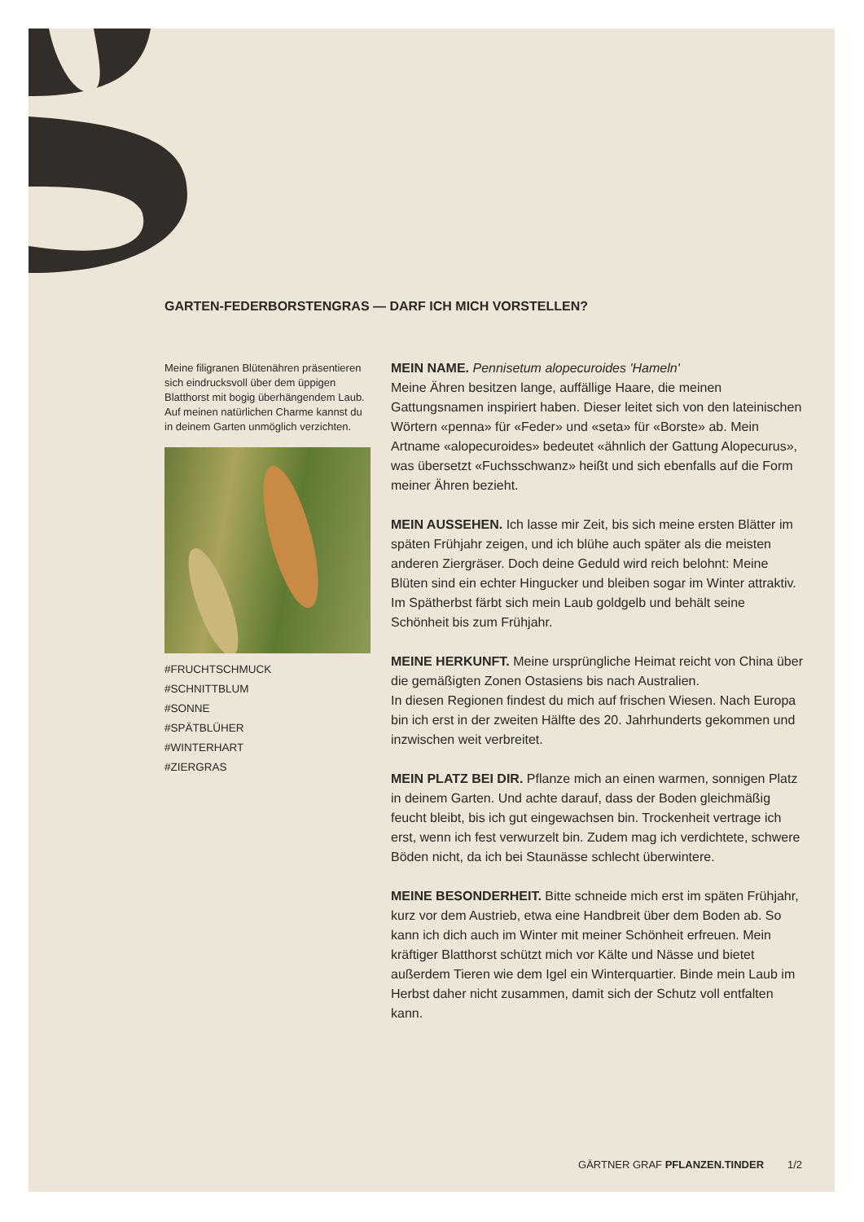GARTEN-FEDERBORSTENGRAS — DARF ICH MICH VORSTELLEN?
Meine filigranen Blütenähren präsentie­ren sich eindrucksvoll über dem üppigen Blatthorst mit bogig überhängendem Laub. Auf meinen natürlichen Charme kannst du in deinem Garten unmöglich verzichten.
#FRUCHTSCHMUCK
#SCHNITTBLUM
#SONNE
#SPÄTBLÜHER
#WINTERHART
#ZIERGRAS
MEIN NAME. Pennisetum alopecuroides 'Hameln'
Meine Ähren besitzen lange, auffällige Haare, die meinen Gattungsnamen inspiriert haben. Dieser leitet sich von den lateinischen Wörtern «penna» für «Feder» und «seta» für «Borste» ab. Mein Artname «alopecuroides» bedeutet «ähnlich der Gattung Alopecurus», was übersetzt «Fuchsschwanz» heißt und sich ebenfalls auf die Form meiner Ähren bezieht.
MEIN AUSSEHEN. Ich lasse mir Zeit, bis sich meine ersten Blätter im späten Frühjahr zeigen, und ich blühe auch später als die meisten anderen Ziergräser. Doch deine Geduld wird reich belohnt: Meine Blüten sind ein echter Hingucker und bleiben sogar im Winter attraktiv. Im Spätherbst färbt sich mein Laub goldgelb und behält seine Schönheit bis zum Frühjahr.
MEINE HERKUNFT. Meine ursprüngliche Heimat reicht von China über die gemäßigten Zonen Ostasiens bis nach Australien.
In diesen Regionen findest du mich auf frischen Wiesen. Nach Europa bin ich erst in der zweiten Hälfte des 20. Jahrhunderts gekommen und inzwischen weit verbreitet.
MEIN PLATZ BEI DIR. Pflanze mich an einen warmen, sonnigen Platz in deinem Garten. Und achte darauf, dass der Boden gleichmäßig feucht bleibt, bis ich gut eingewachsen bin. Trockenheit vertrage ich erst, wenn ich fest verwurzelt bin. Zudem mag ich verdichtete, schwere Böden nicht, da ich bei Staunässe schlecht überwintere.
MEINE BESONDERHEIT. Bitte schneide mich erst im späten Frühjahr, kurz vor dem Austrieb, etwa eine Handbreit über dem Boden ab. So kann ich dich auch im Winter mit meiner Schönheit erfreuen. Mein kräftiger Blatthorst schützt mich vor Kälte und Nässe und bietet außerdem Tieren wie dem Igel ein Winter­quartier. Binde mein Laub im Herbst daher nicht zusammen, damit sich der Schutz voll entfalten kann.
GÄRTNER GRAF PFLANZEN.TINDER 1/2